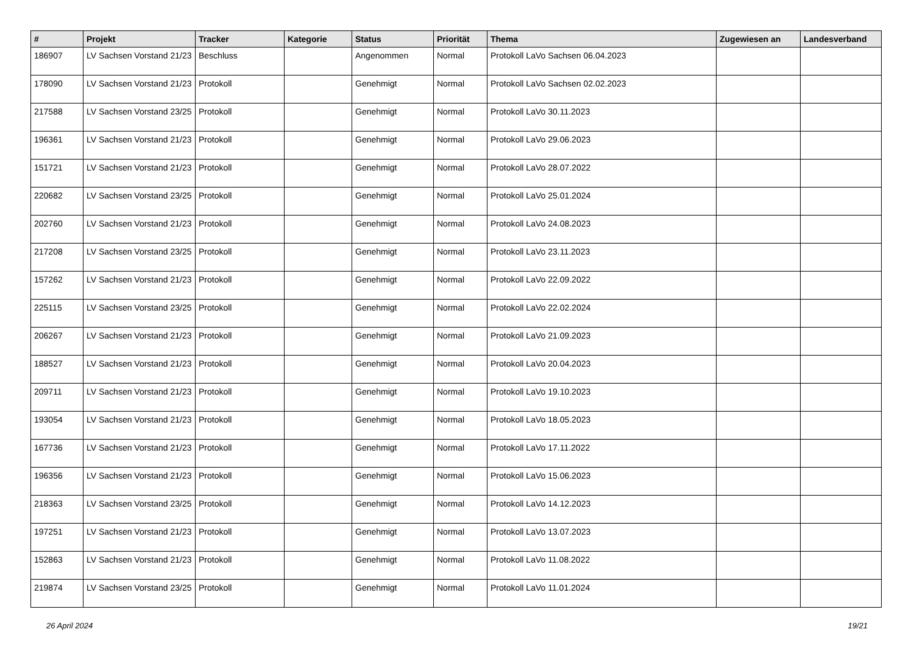| # | Projekt | Tracker | Kategorie | Status | Priorität | Thema | Zugewiesen an | Landesverband |
| --- | --- | --- | --- | --- | --- | --- | --- | --- |
| 186907 | LV Sachsen Vorstand 21/23 | Beschluss | | Angenommen | Normal | Protokoll LaVo Sachsen 06.04.2023 | | |
| 178090 | LV Sachsen Vorstand 21/23 | Protokoll | | Genehmigt | Normal | Protokoll LaVo Sachsen 02.02.2023 | | |
| 217588 | LV Sachsen Vorstand 23/25 | Protokoll | | Genehmigt | Normal | Protokoll LaVo 30.11.2023 | | |
| 196361 | LV Sachsen Vorstand 21/23 | Protokoll | | Genehmigt | Normal | Protokoll LaVo 29.06.2023 | | |
| 151721 | LV Sachsen Vorstand 21/23 | Protokoll | | Genehmigt | Normal | Protokoll LaVo 28.07.2022 | | |
| 220682 | LV Sachsen Vorstand 23/25 | Protokoll | | Genehmigt | Normal | Protokoll LaVo 25.01.2024 | | |
| 202760 | LV Sachsen Vorstand 21/23 | Protokoll | | Genehmigt | Normal | Protokoll LaVo 24.08.2023 | | |
| 217208 | LV Sachsen Vorstand 23/25 | Protokoll | | Genehmigt | Normal | Protokoll LaVo 23.11.2023 | | |
| 157262 | LV Sachsen Vorstand 21/23 | Protokoll | | Genehmigt | Normal | Protokoll LaVo 22.09.2022 | | |
| 225115 | LV Sachsen Vorstand 23/25 | Protokoll | | Genehmigt | Normal | Protokoll LaVo 22.02.2024 | | |
| 206267 | LV Sachsen Vorstand 21/23 | Protokoll | | Genehmigt | Normal | Protokoll LaVo 21.09.2023 | | |
| 188527 | LV Sachsen Vorstand 21/23 | Protokoll | | Genehmigt | Normal | Protokoll LaVo 20.04.2023 | | |
| 209711 | LV Sachsen Vorstand 21/23 | Protokoll | | Genehmigt | Normal | Protokoll LaVo 19.10.2023 | | |
| 193054 | LV Sachsen Vorstand 21/23 | Protokoll | | Genehmigt | Normal | Protokoll LaVo 18.05.2023 | | |
| 167736 | LV Sachsen Vorstand 21/23 | Protokoll | | Genehmigt | Normal | Protokoll LaVo 17.11.2022 | | |
| 196356 | LV Sachsen Vorstand 21/23 | Protokoll | | Genehmigt | Normal | Protokoll LaVo 15.06.2023 | | |
| 218363 | LV Sachsen Vorstand 23/25 | Protokoll | | Genehmigt | Normal | Protokoll LaVo 14.12.2023 | | |
| 197251 | LV Sachsen Vorstand 21/23 | Protokoll | | Genehmigt | Normal | Protokoll LaVo 13.07.2023 | | |
| 152863 | LV Sachsen Vorstand 21/23 | Protokoll | | Genehmigt | Normal | Protokoll LaVo 11.08.2022 | | |
| 219874 | LV Sachsen Vorstand 23/25 | Protokoll | | Genehmigt | Normal | Protokoll LaVo 11.01.2024 | | |
26 April 2024 19/21